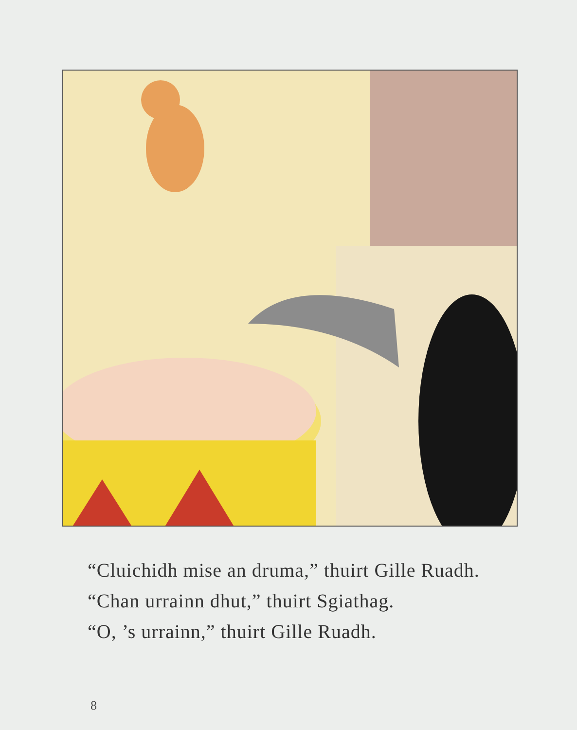“Cluichidh mise an druma,” thuirt Gille Ruadh.
“Chan urrainn dhut,” thuirt Sgiathag.
“O, ’s urrainn,” thuirt Gille Ruadh.
8